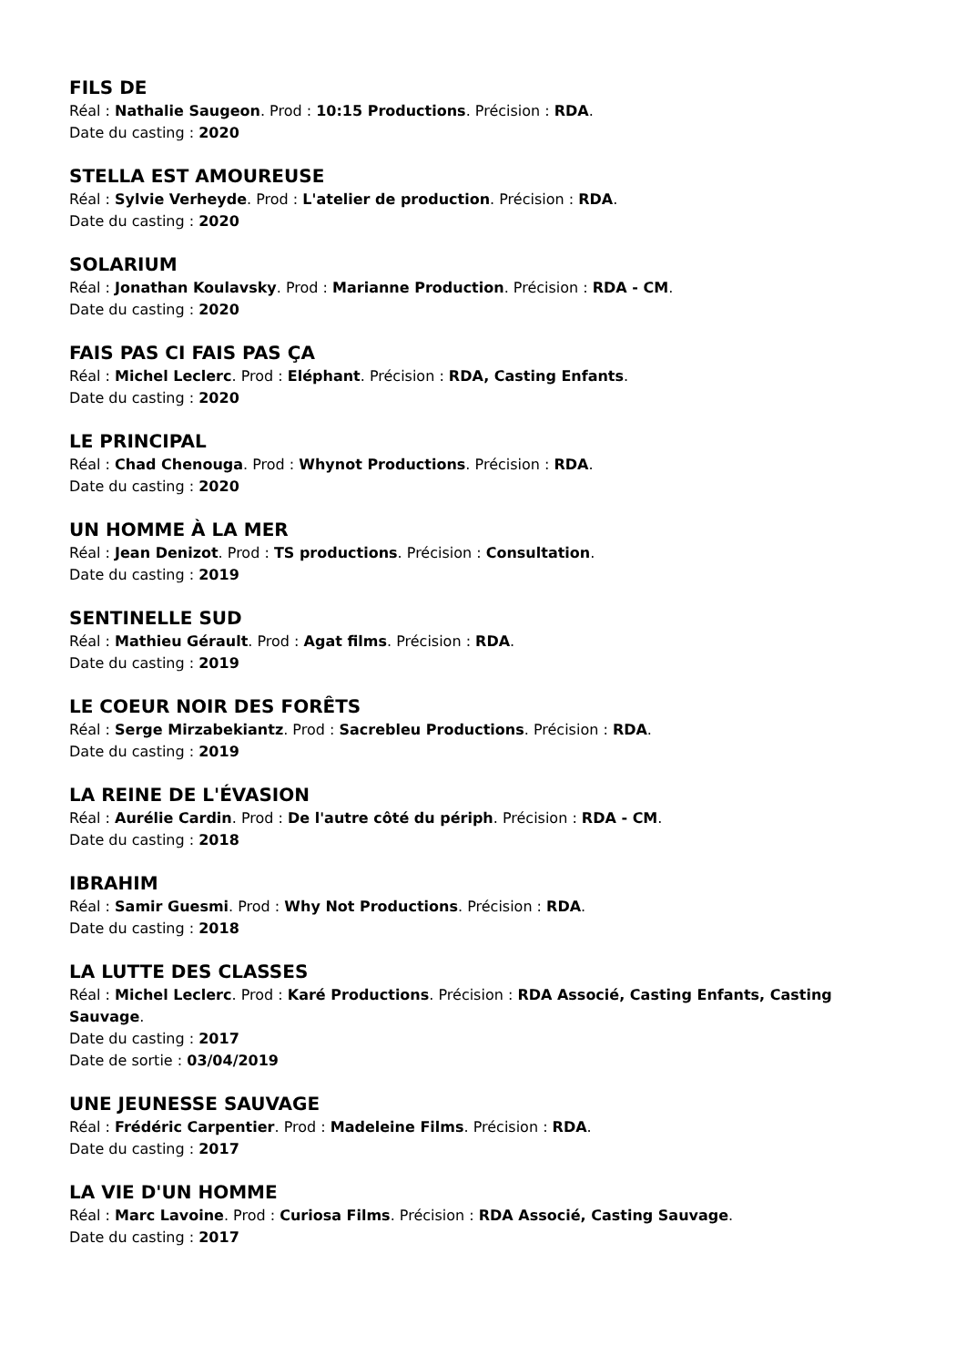FILS DE
Réal : Nathalie Saugeon. Prod : 10:15 Productions. Précision : RDA.
Date du casting : 2020
STELLA EST AMOUREUSE
Réal : Sylvie Verheyde. Prod : L'atelier de production. Précision : RDA.
Date du casting : 2020
SOLARIUM
Réal : Jonathan Koulavsky. Prod : Marianne Production. Précision : RDA - CM.
Date du casting : 2020
FAIS PAS CI FAIS PAS ÇA
Réal : Michel Leclerc. Prod : Eléphant. Précision : RDA, Casting Enfants.
Date du casting : 2020
LE PRINCIPAL
Réal : Chad Chenouga. Prod : Whynot Productions. Précision : RDA.
Date du casting : 2020
UN HOMME À LA MER
Réal : Jean Denizot. Prod : TS productions. Précision : Consultation.
Date du casting : 2019
SENTINELLE SUD
Réal : Mathieu Gérault. Prod : Agat films. Précision : RDA.
Date du casting : 2019
LE COEUR NOIR DES FORÊTS
Réal : Serge Mirzabekiantz. Prod : Sacrebleu Productions. Précision : RDA.
Date du casting : 2019
LA REINE DE L'ÉVASION
Réal : Aurélie Cardin. Prod : De l'autre côté du périph. Précision : RDA - CM.
Date du casting : 2018
IBRAHIM
Réal : Samir Guesmi. Prod : Why Not Productions. Précision : RDA.
Date du casting : 2018
LA LUTTE DES CLASSES
Réal : Michel Leclerc. Prod : Karé Productions. Précision : RDA Associé, Casting Enfants, Casting Sauvage.
Date du casting : 2017
Date de sortie : 03/04/2019
UNE JEUNESSE SAUVAGE
Réal : Frédéric Carpentier. Prod : Madeleine Films. Précision : RDA.
Date du casting : 2017
LA VIE D'UN HOMME
Réal : Marc Lavoine. Prod : Curiosa Films. Précision : RDA Associé, Casting Sauvage.
Date du casting : 2017